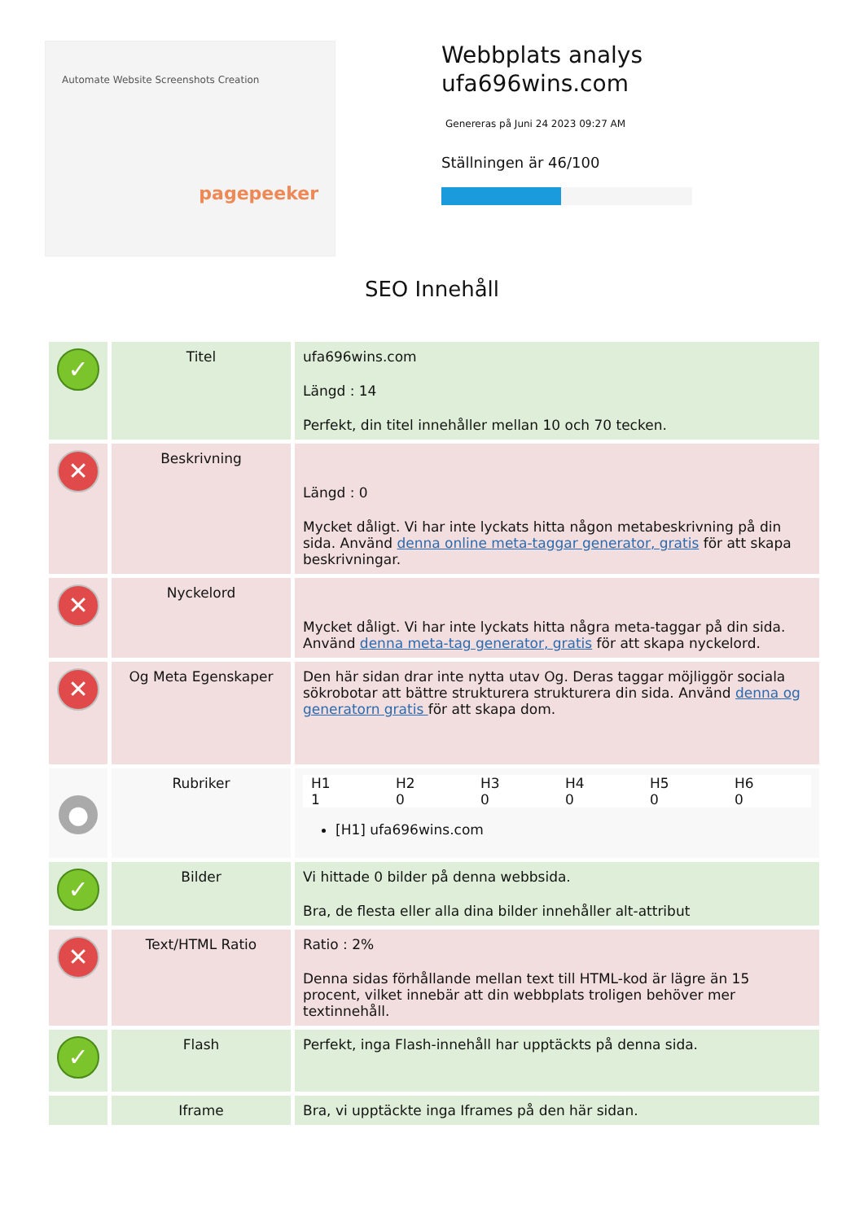Automate Website Screenshots Creation
pagepeeker
Webbplats analys
ufa696wins.com
Genereras på Juni 24 2023 09:27 AM
Ställningen är 46/100
SEO Innehåll
| ✓ | Titel | ufa696wins.com Längd : 14 Perfekt, din titel innehåller mellan 10 och 70 tecken. |
| ✕ | Beskrivning | Längd : 0 Mycket dåligt. Vi har inte lyckats hitta någon metabeskrivning på din sida. Använd denna online meta-taggar generator, gratis för att skapa beskrivningar. |
| ✕ | Nyckelord | Mycket dåligt. Vi har inte lyckats hitta några meta-taggar på din sida. Använd denna meta-tag generator, gratis för att skapa nyckelord. |
| ✕ | Og Meta Egenskaper | Den här sidan drar inte nytta utav Og. Deras taggar möjliggör sociala sökrobotar att bättre strukturera strukturera din sida. Använd denna og generatorn gratis för att skapa dom. |
| ● | Rubriker | / H1 / H2 / H3 / H4 / H5 / H6 / / 1 / 0 / 0 / 0 / 0 / 0 / [H1] ufa696wins.com |
| ✓ | Bilder | Vi hittade 0 bilder på denna webbsida. Bra, de flesta eller alla dina bilder innehåller alt-attribut |
| ✕ | Text/HTML Ratio | Ratio : 2% Denna sidas förhållande mellan text till HTML-kod är lägre än 15 procent, vilket innebär att din webbplats troligen behöver mer textinnehåll. |
| ✓ | Flash | Perfekt, inga Flash-innehåll har upptäckts på denna sida. |
| | Iframe | Bra, vi upptäckte inga Iframes på den här sidan. |